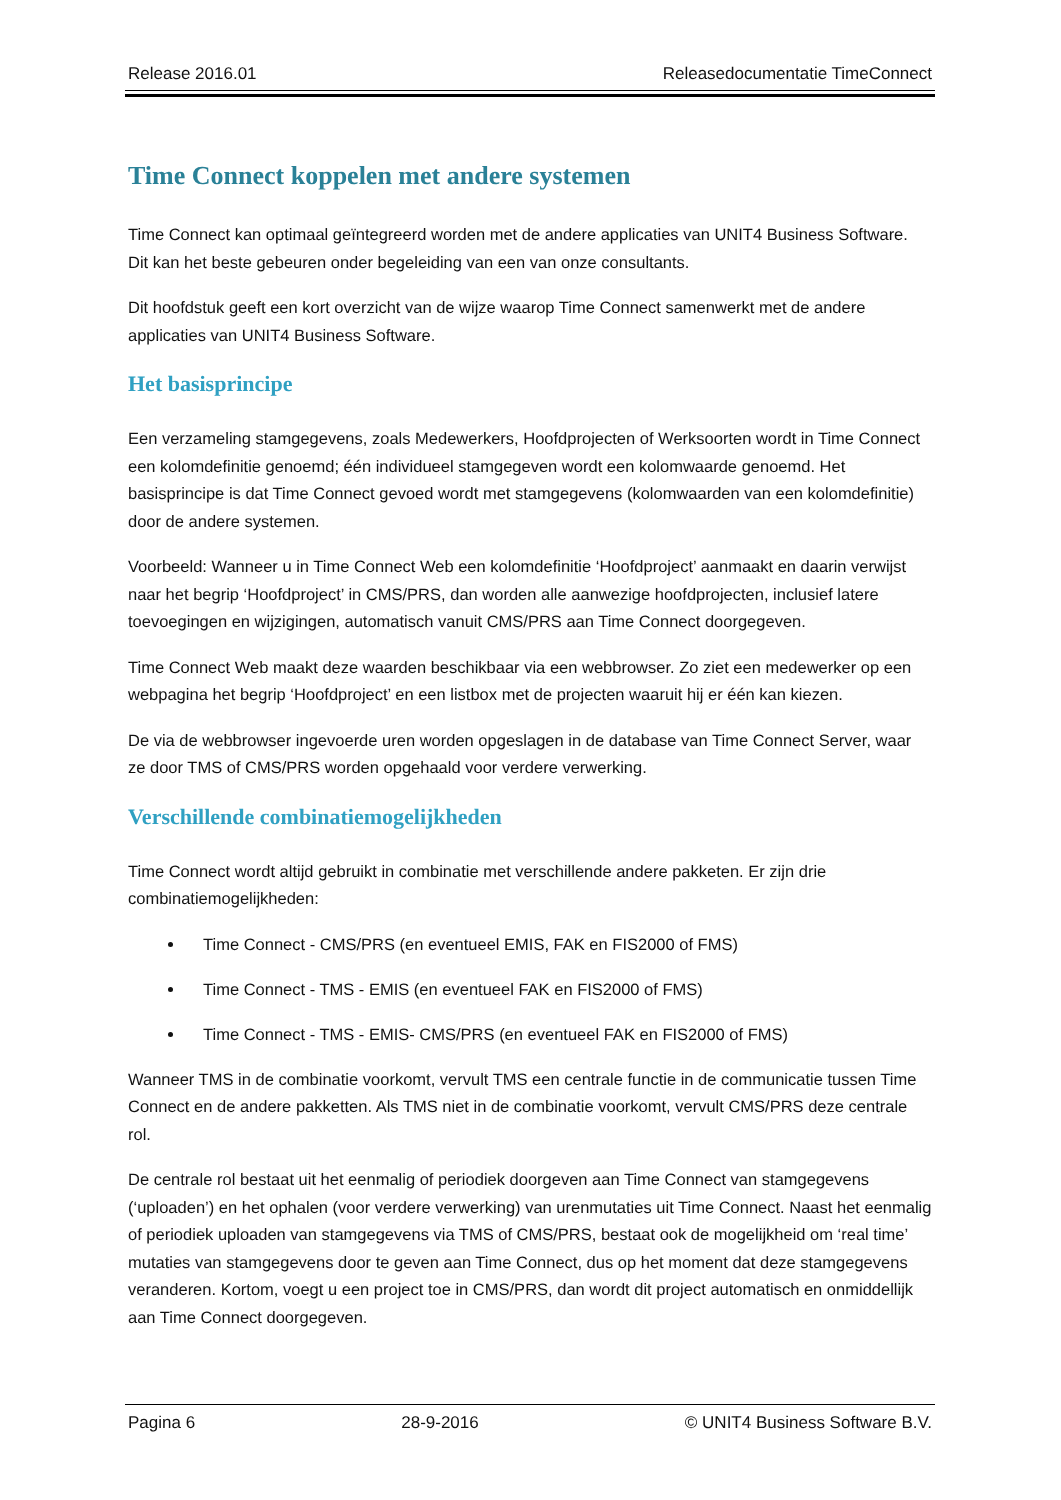Release 2016.01 Releasedocumentatie TimeConnect
Time Connect koppelen met andere systemen
Time Connect kan optimaal geïntegreerd worden met de andere applicaties van UNIT4 Business Software. Dit kan het beste gebeuren onder begeleiding van een van onze consultants.
Dit hoofdstuk geeft een kort overzicht van de wijze waarop Time Connect samenwerkt met de andere applicaties van UNIT4 Business Software.
Het basisprincipe
Een verzameling stamgegevens, zoals Medewerkers, Hoofdprojecten of Werksoorten wordt in Time Connect een kolomdefinitie genoemd; één individueel stamgegeven wordt een kolomwaarde genoemd. Het basisprincipe is dat Time Connect gevoed wordt met stamgegevens (kolomwaarden van een kolomdefinitie) door de andere systemen.
Voorbeeld: Wanneer u in Time Connect Web een kolomdefinitie ‘Hoofdproject’ aanmaakt en daarin verwijst naar het begrip ‘Hoofdproject’ in CMS/PRS, dan worden alle aanwezige hoofdprojecten, inclusief latere toevoegingen en wijzigingen, automatisch vanuit CMS/PRS aan Time Connect doorgegeven.
Time Connect Web maakt deze waarden beschikbaar via een webbrowser. Zo ziet een medewerker op een webpagina het begrip ‘Hoofdproject’ en een listbox met de projecten waaruit hij er één kan kiezen.
De via de webbrowser ingevoerde uren worden opgeslagen in de database van Time Connect Server, waar ze door TMS of CMS/PRS worden opgehaald voor verdere verwerking.
Verschillende combinatiemogelijkheden
Time Connect wordt altijd gebruikt in combinatie met verschillende andere pakketen. Er zijn drie combinatiemogelijkheden:
Time Connect - CMS/PRS (en eventueel EMIS, FAK en FIS2000 of FMS)
Time Connect - TMS - EMIS (en eventueel FAK en FIS2000 of FMS)
Time Connect - TMS - EMIS- CMS/PRS (en eventueel FAK en FIS2000 of FMS)
Wanneer TMS in de combinatie voorkomt, vervult TMS een centrale functie in de communicatie tussen Time Connect en de andere pakketten. Als TMS niet in de combinatie voorkomt, vervult CMS/PRS deze centrale rol.
De centrale rol bestaat uit het eenmalig of periodiek doorgeven aan Time Connect van stamgegevens (‘uploaden’) en het ophalen (voor verdere verwerking) van urenmutaties uit Time Connect. Naast het eenmalig of periodiek uploaden van stamgegevens via TMS of CMS/PRS, bestaat ook de mogelijkheid om ‘real time’ mutaties van stamgegevens door te geven aan Time Connect, dus op het moment dat deze stamgegevens veranderen. Kortom, voegt u een project toe in CMS/PRS, dan wordt dit project automatisch en onmiddellijk aan Time Connect doorgegeven.
Pagina 6 28-9-2016 © UNIT4 Business Software B.V.